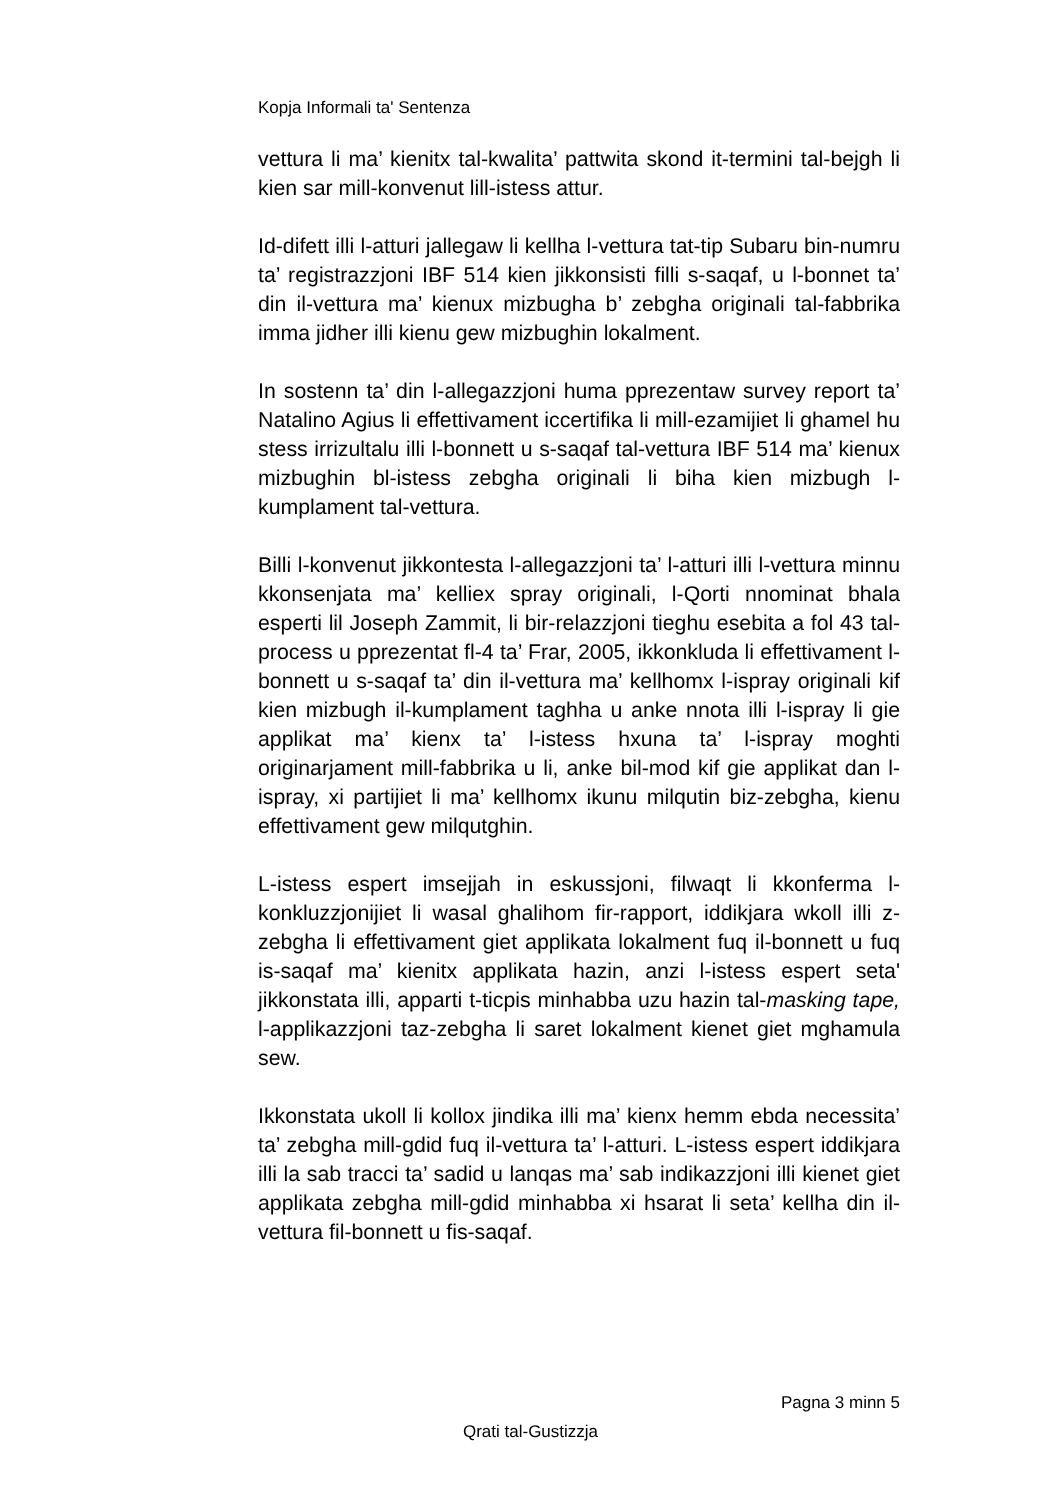Kopja Informali ta' Sentenza
vettura li ma’ kienitx tal-kwalita’ pattwita skond it-termini tal-bejgh li kien sar mill-konvenut lill-istess attur.
Id-difett illi l-atturi jallegaw li kellha l-vettura tat-tip Subaru bin-numru ta’ registrazzjoni IBF 514 kien jikkonsisti filli s-saqaf, u l-bonnet ta’ din il-vettura ma’ kienux mizbugha b’ zebgha originali tal-fabbrika imma jidher illi kienu gew mizbughin lokalment.
In sostenn ta’ din l-allegazzjoni huma pprezentaw survey report ta’ Natalino Agius li effettivament iccertifika li mill-ezamijiet li ghamel hu stess irrizultalu illi l-bonnett u s-saqaf tal-vettura IBF 514 ma’ kienux mizbughin bl-istess zebgha originali li biha kien mizbugh l-kumplament tal-vettura.
Billi l-konvenut jikkontesta l-allegazzjoni ta’ l-atturi illi l-vettura minnu kkonsenjata ma’ kelliex spray originali, l-Qorti nnominat bhala esperti lil Joseph Zammit, li bir-relazzjoni tieghu esebita a fol 43 tal-process u pprezentat fl-4 ta’ Frar, 2005, ikkonkluda li effettivament l-bonnett u s-saqaf ta’ din il-vettura ma’ kellhomx l-ispray originali kif kien mizbugh il-kumplament taghha u anke nnota illi l-ispray li gie applikat ma’ kienx ta’ l-istess hxuna ta’ l-ispray moghti originarjament mill-fabbrika u li, anke bil-mod kif gie applikat dan l-ispray, xi partijiet li ma’ kellhomx ikunu milqutin biz-zebgha, kienu effettivament gew milqutghin.
L-istess espert imsejjah in eskussjoni, filwaqt li kkonferma l-konkluzzjonijiet li wasal ghalihom fir-rapport, iddikjara wkoll illi z-zebgha li effettivament giet applikata lokalment fuq il-bonnett u fuq is-saqaf ma’ kienitx applikata hazin, anzi l-istess espert seta' jikkonstata illi, apparti t-ticpis minhabba uzu hazin tal-masking tape, l-applikazzjoni taz-zebgha li saret lokalment kienet giet mghamula sew.
Ikkonstata ukoll li kollox jindika illi ma’ kienx hemm ebda necessita’ ta’ zebgha mill-gdid fuq il-vettura ta’ l-atturi. L-istess espert iddikjara illi la sab tracci ta’ sadid u lanqas ma’ sab indikazzjoni illi kienet giet applikata zebgha mill-gdid minhabba xi hsarat li seta’ kellha din il-vettura fil-bonnett u fis-saqaf.
Pagna 3 minn 5
Qrati tal-Gustizzja